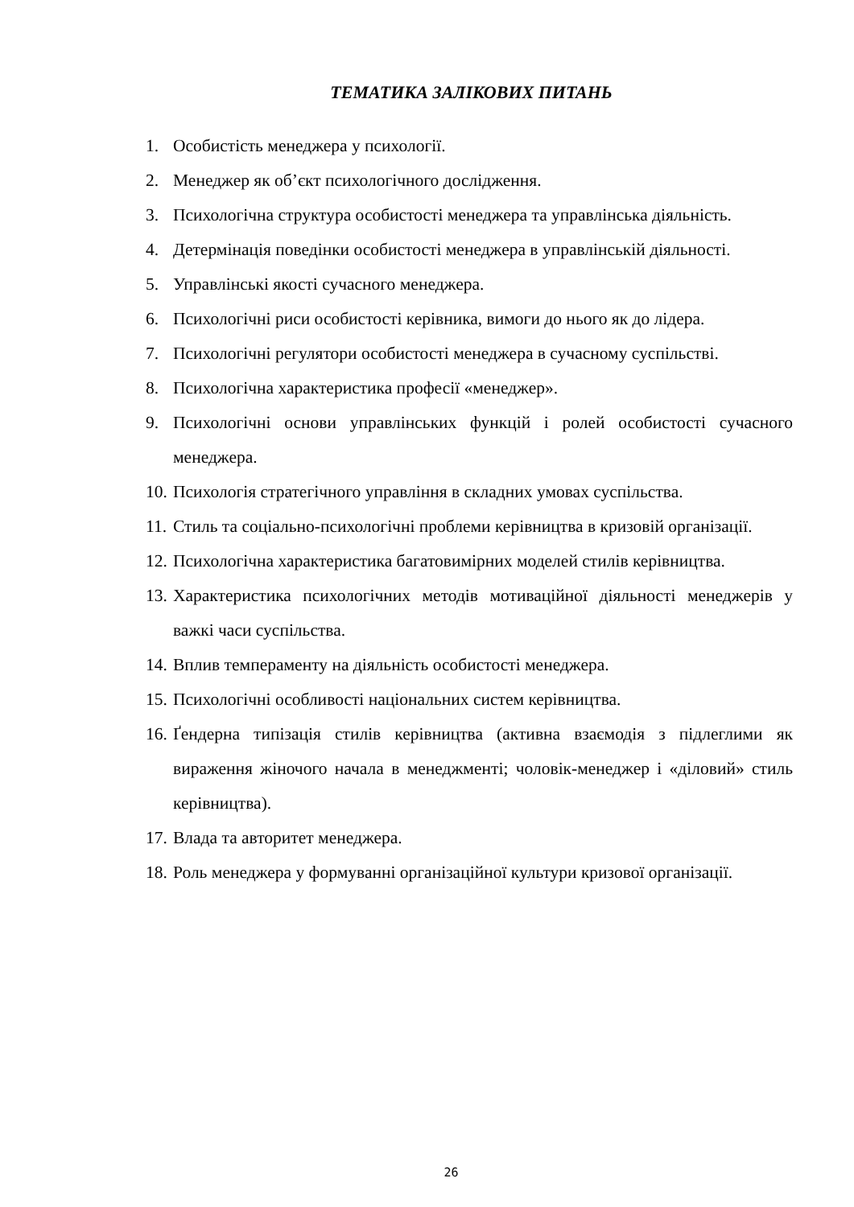ТЕМАТИКА ЗАЛІКОВИХ ПИТАНЬ
1. Особистість менеджера у психології.
2. Менеджер як об’єкт психологічного дослідження.
3. Психологічна структура особистості менеджера та управлінська діяльність.
4. Детермінація поведінки особистості менеджера в управлінській діяльності.
5. Управлінські якості сучасного менеджера.
6. Психологічні риси особистості керівника, вимоги до нього як до лідера.
7. Психологічні регулятори особистості менеджера в сучасному суспільстві.
8. Психологічна характеристика професії «менеджер».
9. Психологічні основи управлінських функцій і ролей особистості сучасного менеджера.
10. Психологія стратегічного управління в складних умовах суспільства.
11. Стиль та соціально-психологічні проблеми керівництва в кризовій організації.
12. Психологічна характеристика багатовимірних моделей стилів керівництва.
13. Характеристика психологічних методів мотиваційної діяльності менеджерів у важкі часи суспільства.
14. Вплив темпераменту на діяльність особистості менеджера.
15. Психологічні особливості національних систем керівництва.
16. Ґендерна типізація стилів керівництва (активна взаємодія з підлеглими як вираження жіночого начала в менеджменті; чоловік-менеджер і «діловий» стиль керівництва).
17. Влада та авторитет менеджера.
18. Роль менеджера у формуванні організаційної культури кризової організації.
26